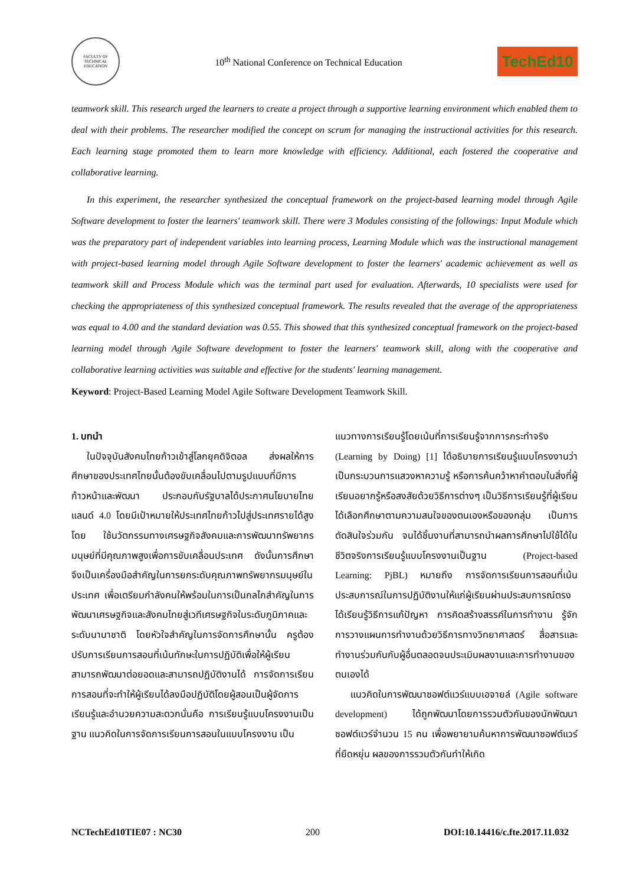FACULTY OF TECHNICAL EDUCATION
10<sup>th</sup> National Conference on Technical Education
TechEd10
teamwork skill. This research urged the learners to create a project through a supportive learning environment which enabled them to deal with their problems. The researcher modified the concept on scrum for managing the instructional activities for this research. Each learning stage promoted them to learn more knowledge with efficiency. Additional, each fostered the cooperative and collaborative learning.
In this experiment, the researcher synthesized the conceptual framework on the project-based learning model through Agile Software development to foster the learners' teamwork skill. There were 3 Modules consisting of the followings: Input Module which was the preparatory part of independent variables into learning process, Learning Module which was the instructional management with project-based learning model through Agile Software development to foster the learners' academic achievement as well as teamwork skill and Process Module which was the terminal part used for evaluation. Afterwards, 10 specialists were used for checking the appropriateness of this synthesized conceptual framework. The results revealed that the average of the appropriateness was equal to 4.00 and the standard deviation was 0.55. This showed that this synthesized conceptual framework on the project-based learning model through Agile Software development to foster the learners' teamwork skill, along with the cooperative and collaborative learning activities was suitable and effective for the students' learning management.
Keyword: Project-Based Learning Model Agile Software Development Teamwork Skill.
1. บทนำ
ในปัจจุบันสังคมไทยก้าวเข้าสู่โลกยุคดิจิตอล ส่งผลให้การศึกษาของประเทศไทยนั้นต้องขับเคลื่อนไปตามรูปแบบที่มีการก้าวหน้าและพัฒนา ประกอบกับรัฐบาลได้ประกาศนโยบายไทยแลนด์ 4.0 โดยมีเป้าหมายให้ประเทศไทยก้าวไปสู่ประเทศรายได้สูงโดย ใช้นวัตกรรมทางเศรษฐกิจสังคมและการพัฒนาทรัพยากรมนุษย์ที่มีคุณภาพสูงเพื่อการขับเคลื่อนประเทศ ดังนั้นการศึกษาจึงเป็นเครื่องมือสำคัญในการยกระดับคุณภาพทรัพยากรมนุษย์ในประเทศ เพื่อเตรียมกำลังคนให้พร้อมในการเป็นกลไกสำคัญในการพัฒนาเศรษฐกิจและสังคมไทยสู่เวทีเศรษฐกิจในระดับภูมิภาคและระดับนานาชาติ โดยหัวใจสำคัญในการจัดการศึกษานั้น ครูต้องปรับการเรียนการสอนที่เน้นทักษะในการปฏิบัติเพื่อให้ผู้เรียนสามารถพัฒนาต่อยอดและสามารถปฏิบัติงานได้ การจัดการเรียนการสอนที่จะทำให้ผู้เรียนได้ลงมือปฏิบัติโดยผู้สอนเป็นผู้จัดการเรียนรู้และอำนวยความสะดวกนั่นคือ การเรียนรู้แบบโครงงานเป็นฐาน แนวคิดในการจัดการเรียนการสอนในแบบโครงงาน เป็น
แนวทางการเรียนรู้โดยเน้นที่การเรียนรู้จากการกระทำจริง (Learning by Doing) [1] ได้อธิบายการเรียนรู้แบบโครงงานว่าเป็นกระบวนการแสวงหาความรู้ หรือการค้นคว้าหาคำตอบในสิ่งที่ผู้เรียนอยากรู้หรือสงสัยด้วยวิธีการต่างๆ เป็นวิธีการเรียนรู้ที่ผู้เรียนได้เลือกศึกษาตามความสนใจของตนเองหรือของกลุ่ม เป็นการตัดสินใจร่วมกัน จนได้ชิ้นงานที่สามารถนำผลการศึกษาไปใช้ได้ในชีวิตจริงการเรียนรู้แบบโครงงานเป็นฐาน (Project-based Learning: PjBL) หมายถึง การจัดการเรียนการสอนที่เน้นประสบการณ์ในการปฏิบัติงานให้แก่ผู้เรียนผ่านประสบการณ์ตรง ได้เรียนรู้วิธีการแก้ปัญหา การคิดสร้างสรรค์ในการทำงาน รู้จักการวางแผนการทำงานด้วยวิธีการทางวิทยาศาสตร์ สื่อสารและทำงานร่วมกันกับผู้อื่นตลอดจนประเมินผลงานและการทำงานของตนเองได้
แนวคิดในการพัฒนาซอฟต์แวร์แบบเอจายล์ (Agile software development) ได้ถูกพัฒนาโดยการรวมตัวกันของนักพัฒนาซอฟต์แวร์จำนวน 15 คน เพื่อพยายามค้นหาการพัฒนาซอฟต์แวร์ที่ยืดหยุ่น ผลของการรวมตัวกันทำให้เกิด
NCTechEd10TIE07 : NC30 200 DOI:10.14416/c.fte.2017.11.032